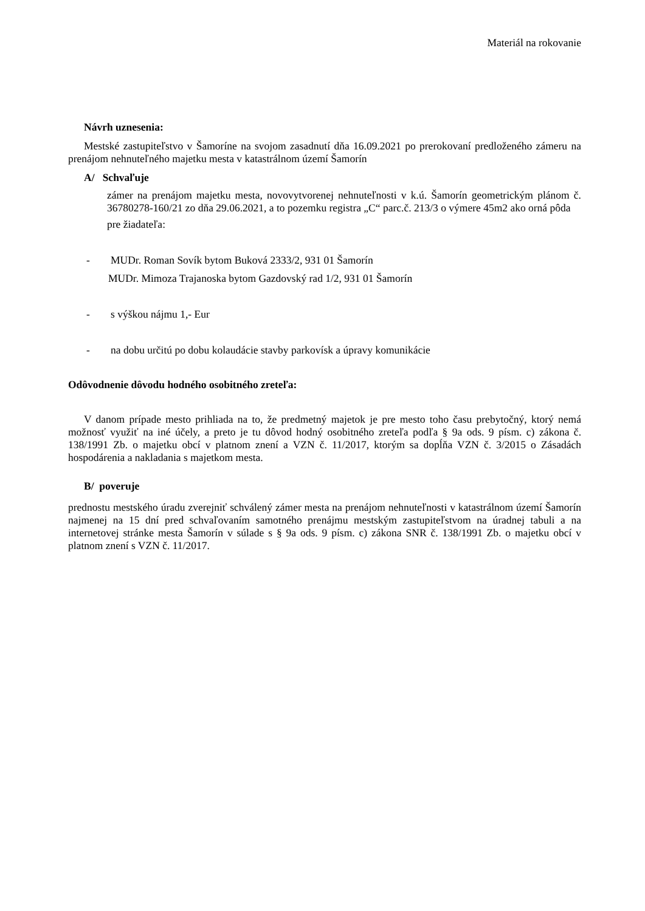Materiál na rokovanie
Návrh uznesenia:
Mestské zastupiteľstvo v Šamoríne na svojom zasadnutí dňa 16.09.2021 po prerokovaní predloženého zámeru na prenájom nehnuteľného majetku mesta v katastrálnom území Šamorín
A/ Schvaľuje
zámer na prenájom majetku mesta, novovytvorenej nehnuteľnosti v k.ú. Šamorín geometrickým plánom č. 36780278-160/21 zo dňa 29.06.2021, a to pozemku registra „C“ parc.č. 213/3 o výmere 45m2 ako orná pôda
pre žiadateľa:
- MUDr. Roman Sovík bytom Buková 2333/2, 931 01 Šamorín
MUDr. Mimoza Trajanoska bytom Gazdovský rad 1/2, 931 01 Šamorín
- s výškou nájmu 1,- Eur
- na dobu určitú po dobu kolaudácie stavby parkovísk a úpravy komunikácie
Odôvodnenie dôvodu hodného osobitného zreteľa:
V danom prípade mesto prihliada na to, že predmetný majetok je pre mesto toho času prebytočný, ktorý nemá možnosť využiť na iné účely, a preto je tu dôvod hodný osobitného zreteľa podľa § 9a ods. 9 písm. c) zákona č. 138/1991 Zb. o majetku obcí v platnom znení a VZN č. 11/2017, ktorým sa dopĺňa VZN č. 3/2015 o Zásadách hospodárenia a nakladania s majetkom mesta.
B/ poveruje
prednostu mestského úradu zverejniť schválený zámer mesta na prenájom nehnuteľnosti v katastrálnom území Šamorín najmenej na 15 dní pred schvaľovaním samotného prenájmu mestským zastupiteľstvom na úradnej tabuli a na internetovej stránke mesta Šamorín v súlade s § 9a ods. 9 písm. c) zákona SNR č. 138/1991 Zb. o majetku obcí v platnom znení s VZN č. 11/2017.